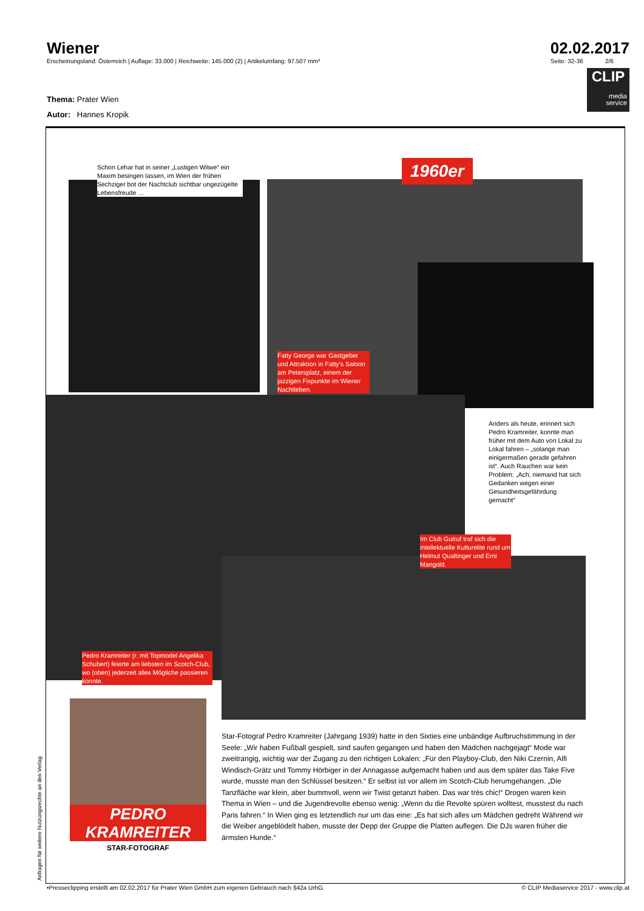Wiener
Erscheinungsland: Österreich | Auflage: 33.000 | Reichweite: 145.000 (2) | Artikelumfang: 97.507 mm²
02.02.2017
Seite: 32-36 2/6
CLIP
media service
Thema: Prater Wien
Autor: Hannes Kropik
1960er
Schon Lehar hat in seiner „Lustigen Witwe“ ein Maxim besingen lassen, im Wien der frühen Sechziger bot der Nachtclub sichtbar ungezügelte Lebensfreude …
Fatty George war Gastgeber und Attraktion in Fatty’s Saloon am Petersplatz, einem der jazzigen Fixpunkte im Wiener Nachtleben.
Anders als heute, erinnert sich Pedro Kramreiter, konnte man früher mit dem Auto von Lokal zu Lokal fahren – „solange man einigermaßen gerade gefahren ist“. Auch Rauchen war kein Problem: „Ach, niemand hat sich Gedanken wegen einer Gesundheitsgefährdung gemacht“
Im Club Gutruf traf sich die intellektuelle Kulturelite rund um Helmut Qualtinger und Erni Mangold.
Pedro Kramreiter (r. mit Topmodel Angelika Schubert) feierte am liebsten im Scotch-Club, wo (oben) jederzeit alles Mögliche passieren konnte.
PEDRO
KRAMREITER
STAR-FOTOGRAF
Star-Fotograf Pedro Kramreiter (Jahrgang 1939) hatte in den Sixties eine unbändige Aufbruchstimmung in der Seele: „Wir haben Fußball gespielt, sind saufen gegangen und haben den Mädchen nachgejagt“ Mode war zweitrangig, wichtig war der Zugang zu den richtigen Lokalen: „Für den Playboy-Club, den Niki Czernin, Alfi Windisch-Grätz und Tommy Hörbiger in der Annagasse aufgemacht haben und aus dem später das Take Five wurde, musste man den Schlüssel besitzen.“ Er selbst ist vor allem im Scotch-Club herumgehangen. „Die Tanzfläche war klein, aber bummvoll, wenn wir Twist getanzt haben. Das war très chic!“ Drogen waren kein Thema in Wien – und die Jugendrevolte ebenso wenig: „Wenn du die Revolte spüren wolltest, musstest du nach Paris fahren.“ In Wien ging es letztendlich nur um das eine: „Es hat sich alles um Mädchen gedreht Während wir die Weiber angeblödelt haben, musste der Depp der Gruppe die Platten auflegen. Die DJs waren früher die ärmsten Hunde.“
Anfragen für weitere Nutzungsrechte an den Verlag
•Presseclipping erstellt am 02.02.2017 für Prater Wien GmbH zum eigenen Gebrauch nach §42a UrhG. © CLIP Mediaservice 2017 - www.clip.at